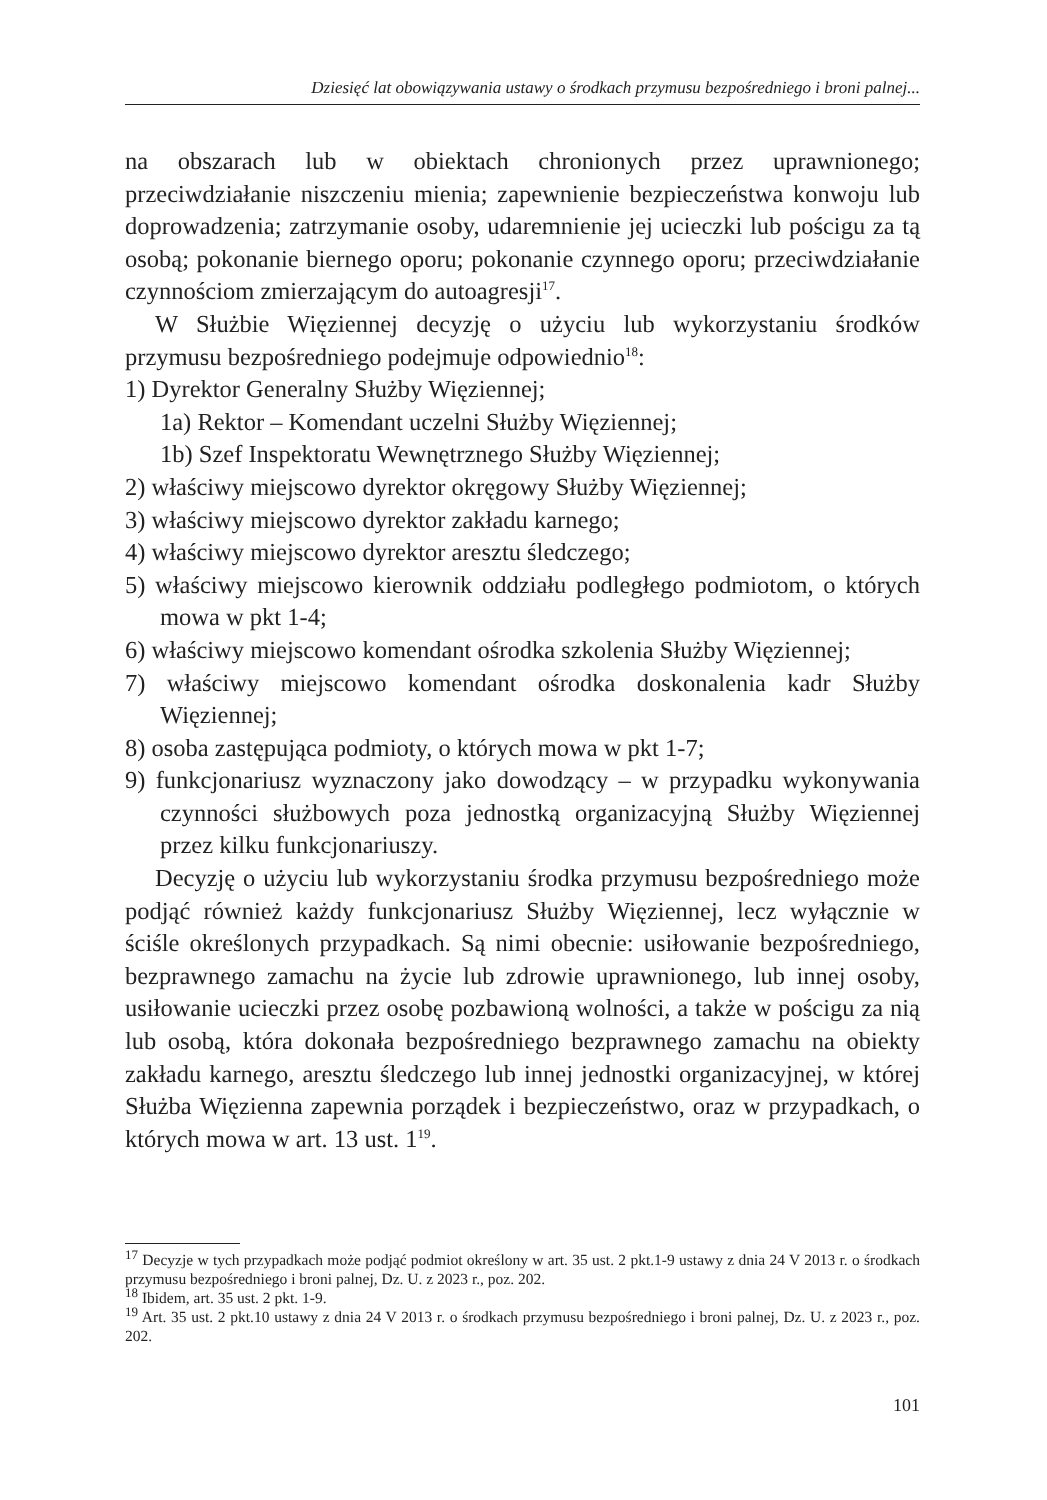Dziesięć lat obowiązywania ustawy o środkach przymusu bezpośredniego i broni palnej...
na obszarach lub w obiektach chronionych przez uprawnionego; przeciwdziałanie niszczeniu mienia; zapewnienie bezpieczeństwa konwoju lub doprowadzenia; zatrzymanie osoby, udaremnienie jej ucieczki lub pościgu za tą osobą; pokonanie biernego oporu; pokonanie czynnego oporu; przeciwdziałanie czynnościom zmierzającym do autoagresji<sup>17</sup>.
W Służbie Więziennej decyzję o użyciu lub wykorzystaniu środków przymusu bezpośredniego podejmuje odpowiednio<sup>18</sup>:
1) Dyrektor Generalny Służby Więziennej;
1a) Rektor – Komendant uczelni Służby Więziennej;
1b) Szef Inspektoratu Wewnętrznego Służby Więziennej;
2) właściwy miejscowo dyrektor okręgowy Służby Więziennej;
3) właściwy miejscowo dyrektor zakładu karnego;
4) właściwy miejscowo dyrektor aresztu śledczego;
5) właściwy miejscowo kierownik oddziału podległego podmiotom, o których mowa w pkt 1-4;
6) właściwy miejscowo komendant ośrodka szkolenia Służby Więziennej;
7) właściwy miejscowo komendant ośrodka doskonalenia kadr Służby Więziennej;
8) osoba zastępująca podmioty, o których mowa w pkt 1-7;
9) funkcjonariusz wyznaczony jako dowodzący – w przypadku wykonywania czynności służbowych poza jednostką organizacyjną Służby Więziennej przez kilku funkcjonariuszy.
Decyzję o użyciu lub wykorzystaniu środka przymusu bezpośredniego może podjąć również każdy funkcjonariusz Służby Więziennej, lecz wyłącznie w ściśle określonych przypadkach. Są nimi obecnie: usiłowanie bezpośredniego, bezprawnego zamachu na życie lub zdrowie uprawnionego, lub innej osoby, usiłowanie ucieczki przez osobę pozbawioną wolności, a także w pościgu za nią lub osobą, która dokonała bezpośredniego bezprawnego zamachu na obiekty zakładu karnego, aresztu śledczego lub innej jednostki organizacyjnej, w której Służba Więzienna zapewnia porządek i bezpieczeństwo, oraz w przypadkach, o których mowa w art. 13 ust. 1<sup>19</sup>.
<sup>17</sup> Decyzje w tych przypadkach może podjąć podmiot określony w art. 35 ust. 2 pkt.1-9 ustawy z dnia 24 V 2013 r. o środkach przymusu bezpośredniego i broni palnej, Dz. U. z 2023 r., poz. 202.
<sup>18</sup> Ibidem, art. 35 ust. 2 pkt. 1-9.
<sup>19</sup> Art. 35 ust. 2 pkt.10 ustawy z dnia 24 V 2013 r. o środkach przymusu bezpośredniego i broni palnej, Dz. U. z 2023 r., poz. 202.
101